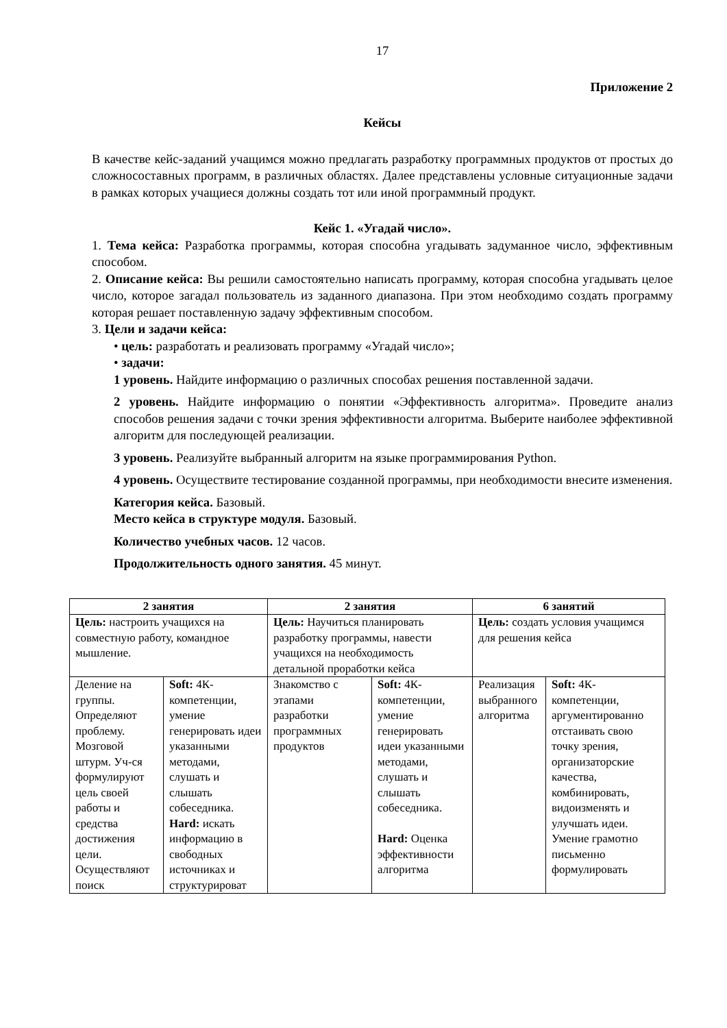17
Приложение 2
Кейсы
В качестве кейс-заданий учащимся можно предлагать разработку программных продуктов от простых до сложносоставных программ, в различных областях. Далее представлены условные ситуационные задачи в рамках которых учащиеся должны создать тот или иной программный продукт.
Кейс 1. «Угадай число».
1. Тема кейса: Разработка программы, которая способна угадывать задуманное число, эффективным способом.
2. Описание кейса: Вы решили самостоятельно написать программу, которая способна угадывать целое число, которое загадал пользователь из заданного диапазона. При этом необходимо создать программу которая решает поставленную задачу эффективным способом.
3. Цели и задачи кейса:
• цель: разработать и реализовать программу «Угадай число»;
• задачи:
1 уровень. Найдите информацию о различных способах решения поставленной задачи.
2 уровень. Найдите информацию о понятии «Эффективность алгоритма». Проведите анализ способов решения задачи с точки зрения эффективности алгоритма. Выберите наиболее эффективной алгоритм для последующей реализации.
3 уровень. Реализуйте выбранный алгоритм на языке программирования Python.
4 уровень. Осуществите тестирование созданной программы, при необходимости внесите изменения.
Категория кейса. Базовый.
Место кейса в структуре модуля. Базовый.
Количество учебных часов. 12 часов.
Продолжительность одного занятия. 45 минут.
| 2 занятия | | 2 занятия | | 6 занятий | |
| --- | --- | --- | --- | --- | --- |
| Цель: настроить учащихся на совместную работу, командное мышление. | | Цель: Научиться планировать разработку программы, навести учащихся на необходимость детальной проработки кейса | | Цель: создать условия учащимся для решения кейса | |
| Деление на группы. Определяют проблему. Мозговой штурм. Уч-ся формулируют цель своей работы и средства достижения цели. Осуществляют поиск | Soft: 4К-компетенции, умение генерировать идеи указанными методами, слушать и слышать собеседника. Hard: искать информацию в свободных источниках и структурироват | Знакомство с этапами разработки программных продуктов | Soft: 4К-компетенции, умение генерировать идеи указанными методами, слушать и слышать собеседника. Hard: Оценка эффективности алгоритма | Реализация выбранного алгоритма | Soft: 4К-компетенции, аргументированно отстаивать свою точку зрения, организаторские качества, комбинировать, видоизменять и улучшать идеи. Умение грамотно письменно формулировать |